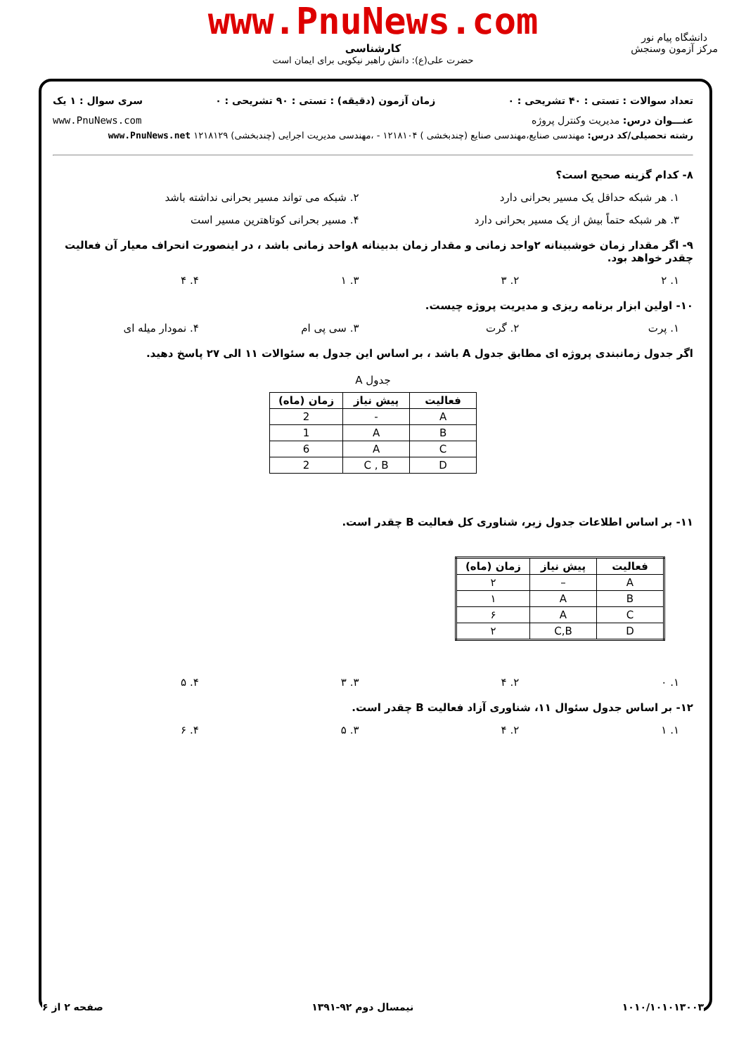www.PnuNews.com
کارشناسی
حضرت علی(ع): دانش راهبر نیکویی برای ایمان است
دانشگاه پیام نور
مرکز آزمون وسنجش
تعداد سوالات : تستی : ۴۰ تشریحی : ۰ زمان آزمون (دقیقه) : تستی : ۹۰ تشریحی : ۰ سری سوال : ۱ یک
عنـــوان درس: مدیریت وکنترل پروژه www.PnuNews.com
رشته تحصیلی/کد درس: مهندسی صنایع،مهندسی صنایع (چندبخشی ) ۱۲۱۸۱۰۴ - ،مهندسی مدیریت اجرایی (چندبخشی) ۱۲۱۸۱۲۹ www.PnuNews.net
۸- کدام گزینه صحیح است؟
۱. هر شبکه حداقل یک مسیر بحرانی دارد
۲. شبکه می تواند مسیر بحرانی نداشته باشد
۳. هر شبکه حتماً بیش از یک مسیر بحرانی دارد
۴. مسیر بحرانی کوتاهترین مسیر است
۹- اگر مقدار زمان خوشبینانه ۲واحد زمانی و مقدار زمان بدبینانه ۸واحد زمانی باشد ، در اینصورت انحراف معیار آن فعالیت چقدر خواهد بود.
۱. ۲ ۲. ۳ ۳. ۱ ۴. ۴
۱۰- اولین ابزار برنامه ریزی و مدیریت پروژه چیست.
۱. پرت ۲. گرت ۳. سی پی ام ۴. نمودار میله ای
اگر جدول زمانبندی پروژه ای مطابق جدول A باشد ، بر اساس این جدول به سئوالات ۱۱ الی ۲۷ پاسخ دهید.
جدول A
| فعالیت | پیش نیاز | زمان (ماه) |
| --- | --- | --- |
| A | - | 2 |
| B | A | 1 |
| C | A | 6 |
| D | C , B | 2 |
۱۱- بر اساس اطلاعات جدول زیر، شناوری کل فعالیت B چقدر است.
| فعالیت | پیش نیاز | زمان (ماه) |
| --- | --- | --- |
| A | – | ۲ |
| B | A | ۱ |
| C | A | ۶ |
| D | C,B | ۲ |
۱. ۰ ۲. ۴ ۳. ۳ ۴. ۵
۱۲- بر اساس جدول سئوال ۱۱، شناوری آزاد فعالیت B چقدر است.
۱. ۱ ۲. ۴ ۳. ۵ ۴. ۶
۱۰۱۰/۱۰۱۰۱۳۰۰۳ نیمسال دوم ۹۲-۱۳۹۱ صفحه ۲ از ۶